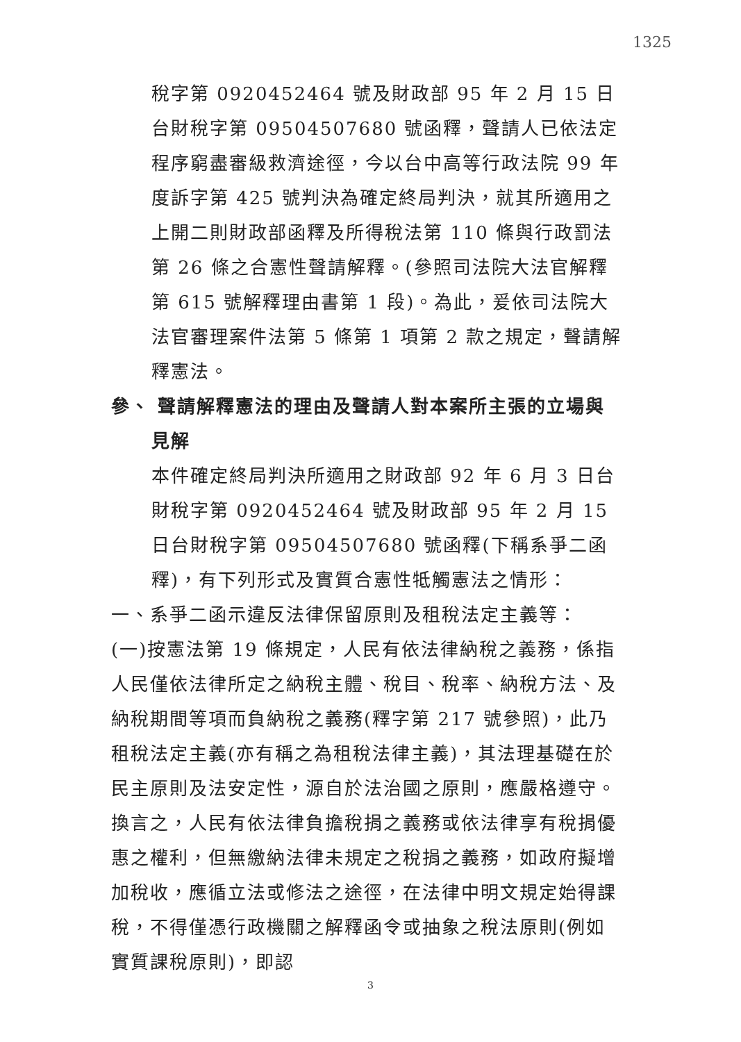1325
稅字第 0920452464 號及財政部 95 年 2 月 15 日台財稅字第 09504507680 號函釋，聲請人已依法定程序窮盡審級救濟途徑，今以台中高等行政法院 99 年度訴字第 425 號判決為確定終局判決，就其所適用之上開二則財政部函釋及所得稅法第 110 條與行政罰法第 26 條之合憲性聲請解釋。(參照司法院大法官解釋第 615 號解釋理由書第 1 段)。為此，爰依司法院大法官審理案件法第 5 條第 1 項第 2 款之規定，聲請解釋憲法。
參、 聲請解釋憲法的理由及聲請人對本案所主張的立場與
見解
本件確定終局判決所適用之財政部 92 年 6 月 3 日台財稅字第 0920452464 號及財政部 95 年 2 月 15 日台財稅字第 09504507680 號函釋(下稱系爭二函釋)，有下列形式及實質合憲性牴觸憲法之情形：
一、系爭二函示違反法律保留原則及租稅法定主義等：
(一)按憲法第 19 條規定，人民有依法律納稅之義務，係指人民僅依法律所定之納稅主體、稅目、稅率、納稅方法、及納稅期間等項而負納稅之義務(釋字第 217 號參照)，此乃租稅法定主義(亦有稱之為租稅法律主義)，其法理基礎在於民主原則及法安定性，源自於法治國之原則，應嚴格遵守。換言之，人民有依法律負擔稅捐之義務或依法律享有稅捐優惠之權利，但無繳納法律未規定之稅捐之義務，如政府擬增加稅收，應循立法或修法之途徑，在法律中明文規定始得課稅，不得僅憑行政機關之解釋函令或抽象之稅法原則(例如實質課稅原則)，即認
3